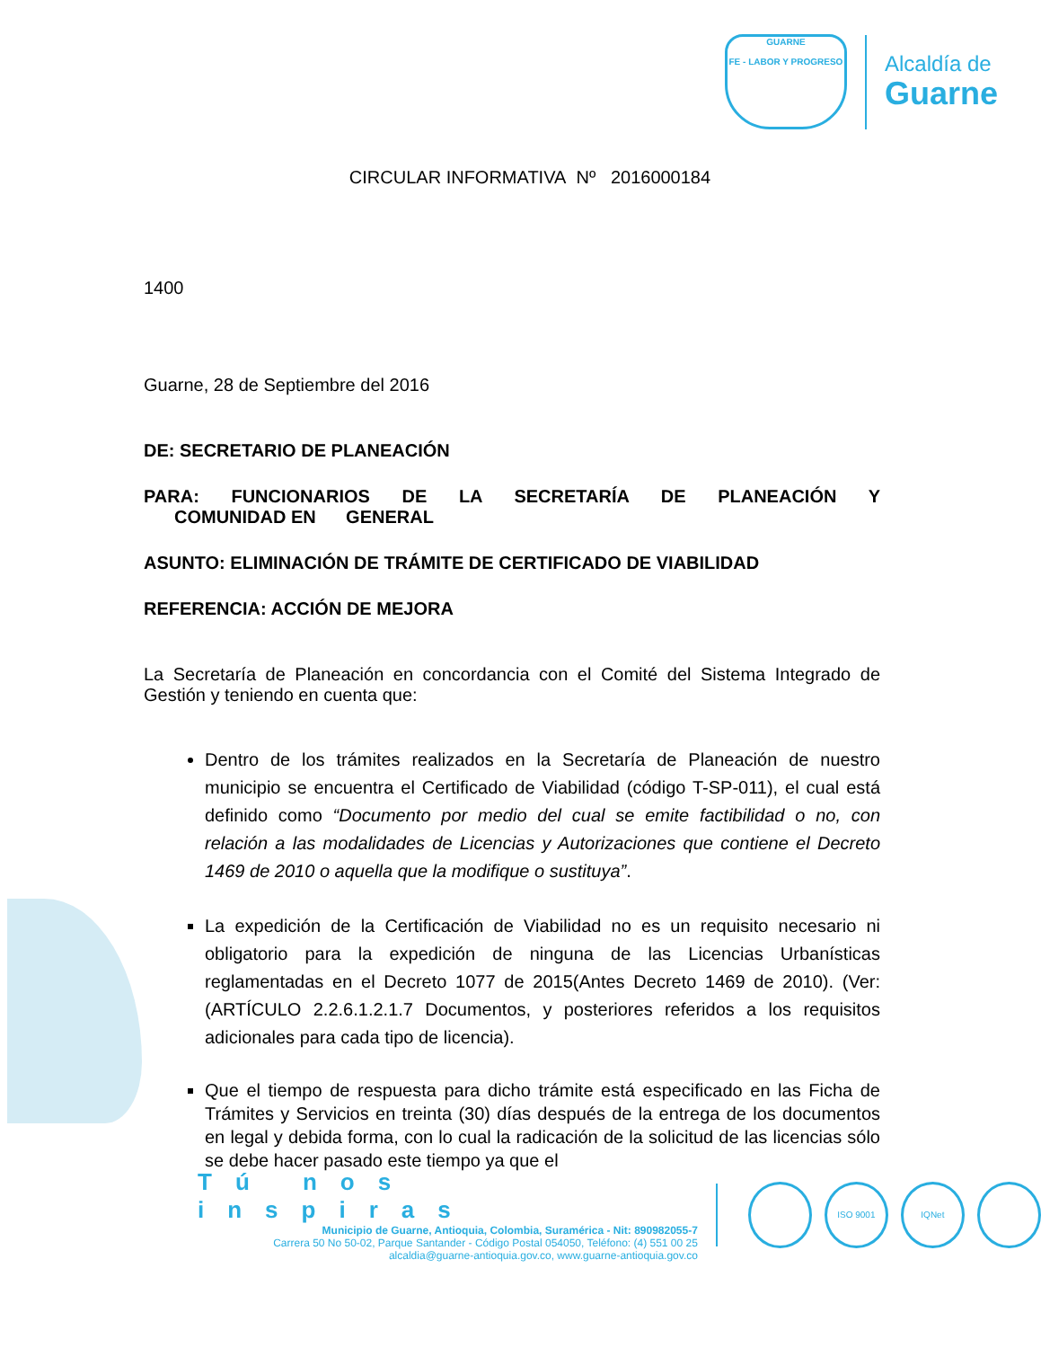GUARNE
FE - LABOR Y PROGRESO
Alcaldía de
Guarne
CIRCULAR INFORMATIVA Nº 2016000184
1400
Guarne, 28 de Septiembre del 2016
DE: SECRETARIO DE PLANEACIÓN
PARA: FUNCIONARIOS DE LA SECRETARÍA DE PLANEACIÓN Y
COMUNIDAD EN GENERAL
ASUNTO: ELIMINACIÓN DE TRÁMITE DE CERTIFICADO DE VIABILIDAD
REFERENCIA: ACCIÓN DE MEJORA
La Secretaría de Planeación en concordancia con el Comité del Sistema Integrado de Gestión y teniendo en cuenta que:
Dentro de los trámites realizados en la Secretaría de Planeación de nuestro municipio se encuentra el Certificado de Viabilidad (código T-SP-011), el cual está definido como “Documento por medio del cual se emite factibilidad o no, con relación a las modalidades de Licencias y Autorizaciones que contiene el Decreto 1469 de 2010 o aquella que la modifique o sustituya”.
La expedición de la Certificación de Viabilidad no es un requisito necesario ni obligatorio para la expedición de ninguna de las Licencias Urbanísticas reglamentadas en el Decreto 1077 de 2015(Antes Decreto 1469 de 2010). (Ver: (ARTÍCULO 2.2.6.1.2.1.7 Documentos, y posteriores referidos a los requisitos adicionales para cada tipo de licencia).
Que el tiempo de respuesta para dicho trámite está especificado en las Ficha de Trámites y Servicios en treinta (30) días después de la entrega de los documentos en legal y debida forma, con lo cual la radicación de la solicitud de las licencias sólo se debe hacer pasado este tiempo ya que el
Tú nos inspiras
Municipio de Guarne, Antioquia, Colombia, Suramérica - Nit: 890982055-7
Carrera 50 No 50-02, Parque Santander - Código Postal 054050, Teléfono: (4) 551 00 25
alcaldia@guarne-antioquia.gov.co, www.guarne-antioquia.gov.co
ISO 9001 IQNet